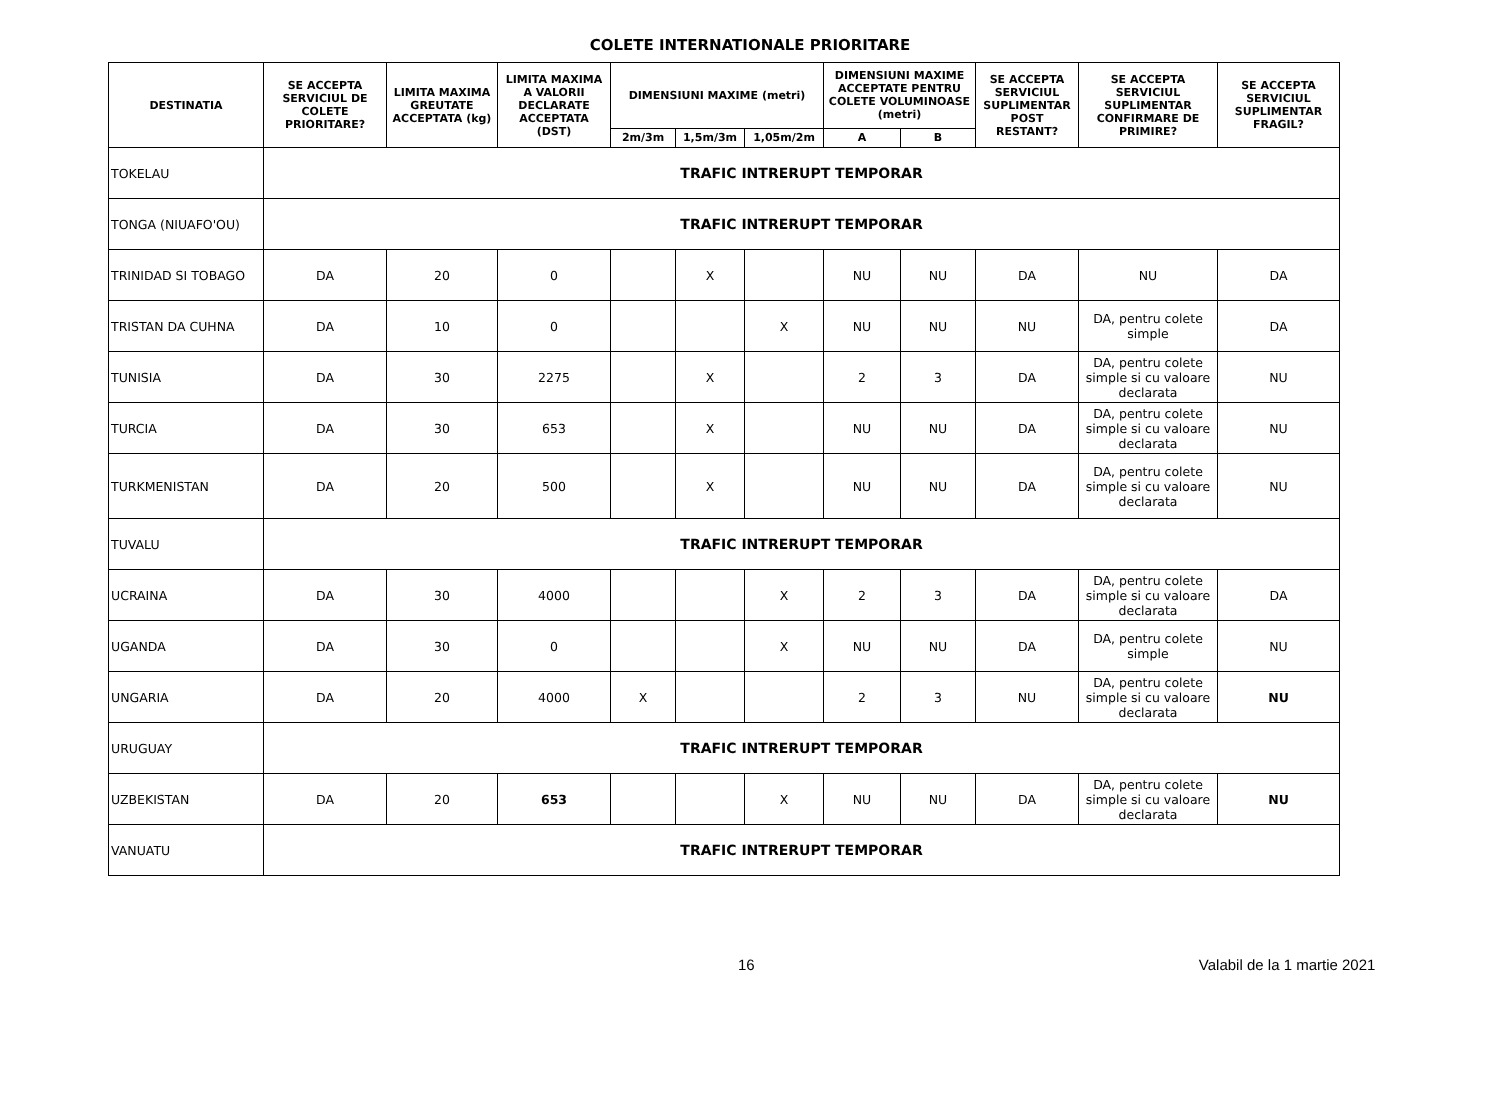COLETE INTERNATIONALE PRIORITARE
| DESTINATIA | SE ACCEPTA SERVICIUL DE COLETE PRIORITARE? | LIMITA MAXIMA GREUTATE ACCEPTATA (kg) | LIMITA MAXIMA A VALORII DECLARATE ACCEPTATA (DST) | DIMENSIUNI MAXIME (metri) | | | DIMENSIUNI MAXIME ACCEPTATE PENTRU COLETE VOLUMINOASE (metri) | | SE ACCEPTA SERVICIUL SUPLIMENTAR POST RESTANT? | SE ACCEPTA SERVICIUL SUPLIMENTAR CONFIRMARE DE PRIMIRE? | SE ACCEPTA SERVICIUL SUPLIMENTAR FRAGIL? |
| --- | --- | --- | --- | --- | --- | --- | --- | --- | --- | --- | --- |
| | | | | 2m/3m | 1,5m/3m | 1,05m/2m | A | B | | | |
| TOKELAU | TRAFIC INTRERUPT TEMPORAR | | | | | | | | | | |
| TONGA (NIUAFO'OU) | TRAFIC INTRERUPT TEMPORAR | | | | | | | | | | |
| TRINIDAD SI TOBAGO | DA | 20 | 0 | | X | | NU | NU | DA | NU | DA |
| TRISTAN DA CUHNA | DA | 10 | 0 | | | X | NU | NU | NU | DA, pentru colete simple | DA |
| TUNISIA | DA | 30 | 2275 | | X | | 2 | 3 | DA | DA, pentru colete simple si cu valoare declarata | NU |
| TURCIA | DA | 30 | 653 | | X | | NU | NU | DA | DA, pentru colete simple si cu valoare declarata | NU |
| TURKMENISTAN | DA | 20 | 500 | | X | | NU | NU | DA | DA, pentru colete simple si cu valoare declarata | NU |
| TUVALU | TRAFIC INTRERUPT TEMPORAR | | | | | | | | | | |
| UCRAINA | DA | 30 | 4000 | | | X | 2 | 3 | DA | DA, pentru colete simple si cu valoare declarata | DA |
| UGANDA | DA | 30 | 0 | | | X | NU | NU | DA | DA, pentru colete simple | NU |
| UNGARIA | DA | 20 | 4000 | X | | | 2 | 3 | NU | DA, pentru colete simple si cu valoare declarata | NU |
| URUGUAY | TRAFIC INTRERUPT TEMPORAR | | | | | | | | | | |
| UZBEKISTAN | DA | 20 | 653 | | | X | NU | NU | DA | DA, pentru colete simple si cu valoare declarata | NU |
| VANUATU | TRAFIC INTRERUPT TEMPORAR | | | | | | | | | | |
16 Valabil de la 1 martie 2021